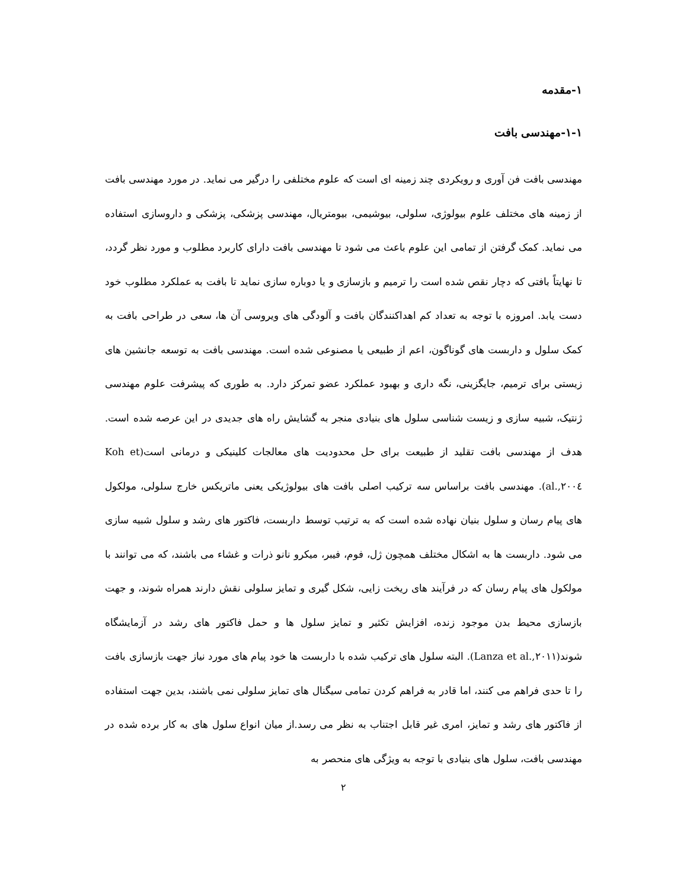۱-مقدمه
۱-۱-مهندسی بافت
مهندسی بافت فن آوری و رویکردی چند زمینه ای است که علوم مختلفی را درگیر می نماید. در مورد مهندسی بافت از زمینه های مختلف علوم بیولوژی، سلولی، بیوشیمی، بیومتریال، مهندسی پزشکی، پزشکی و داروسازی استفاده می نماید. کمک گرفتن از تمامی این علوم باعث می شود تا مهندسی بافت دارای کاربرد مطلوب و مورد نظر گردد، تا نهایتاً بافتی که دچار نقص شده است را ترمیم و بازسازی و یا دوباره سازی نماید تا بافت به عملکرد مطلوب خود دست یابد. امروزه با توجه به تعداد کم اهداکنندگان بافت و آلودگی های ویروسی آن ها، سعی در طراحی بافت به کمک سلول و داربست های گوناگون، اعم از طبیعی یا مصنوعی شده است. مهندسی بافت به توسعه جانشین های زیستی برای ترمیم، جایگزینی، نگه داری و بهبود عملکرد عضو تمرکز دارد. به طوری که پیشرفت علوم مهندسی ژنتیک، شبیه سازی و زیست شناسی سلول های بنیادی منجر به گشایش راه های جدیدی در این عرصه شده است. هدف از مهندسی بافت تقلید از طبیعت برای حل محدودیت های معالجات کلینیکی و درمانی است(Koh et al.,۲۰۰٤). مهندسی بافت براساس سه ترکیب اصلی بافت های بیولوژیکی یعنی ماتریکس خارج سلولی، مولکول های پیام رسان و سلول بنیان نهاده شده است که به ترتیب توسط داربست، فاکتور های رشد و سلول شبیه سازی می شود. داربست ها به اشکال مختلف همچون ژل، فوم، فیبر، میکرو نانو ذرات و غشاء می باشند، که می توانند با مولکول های پیام رسان که در فرآیند های ریخت زایی، شکل گیری و تمایز سلولی نقش دارند همراه شوند، و جهت بازسازی محیط بدن موجود زنده، افزایش تکثیر و تمایز سلول ها و حمل فاکتور های رشد در آزمایشگاه شوند(Lanza et al.,۲۰۱۱). البته سلول های ترکیب شده با داربست ها خود پیام های مورد نیاز جهت بازسازی بافت را تا حدی فراهم می کنند، اما قادر به فراهم کردن تمامی سیگنال های تمایز سلولی نمی باشند، بدین جهت استفاده از فاکتور های رشد و تمایز، امری غیر قابل اجتناب به نظر می رسد.از میان انواع سلول های به کار برده شده در مهندسی بافت، سلول های بنیادی با توجه به ویژگی های منحصر به
۲